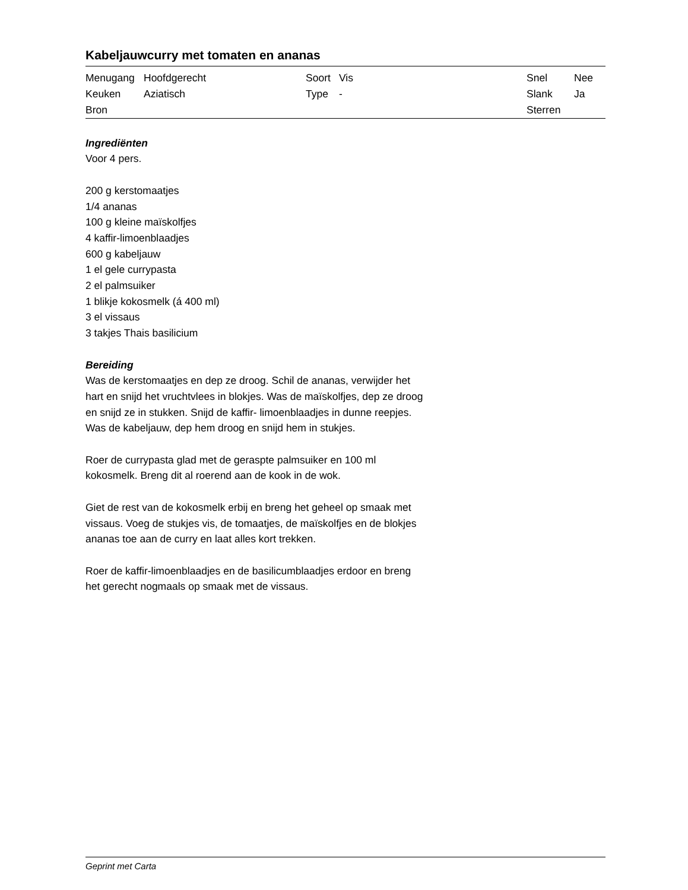Kabeljauwcurry met tomaten en ananas
| Menugang | Hoofdgerecht | Soort | Vis | Snel | Nee |
| Keuken | Aziatisch | Type | - | Slank | Ja |
| Bron | | | | Sterren | |
Ingrediënten
Voor 4 pers.
200 g kerstomaatjes
1/4 ananas
100 g kleine maïskolfjes
4 kaffir-limoenblaadjes
600 g kabeljauw
1 el gele currypasta
2 el palmsuiker
1 blikje kokosmelk (á 400 ml)
3 el vissaus
3 takjes Thais basilicium
Bereiding
Was de kerstomaatjes en dep ze droog. Schil de ananas, verwijder het hart en snijd het vruchtvlees in blokjes. Was de maïskolfjes, dep ze droog en snijd ze in stukken. Snijd de kaffir- limoenblaadjes in dunne reepjes. Was de kabeljauw, dep hem droog en snijd hem in stukjes.
Roer de currypasta glad met de geraspte palmsuiker en 100 ml kokosmelk. Breng dit al roerend aan de kook in de wok.
Giet de rest van de kokosmelk erbij en breng het geheel op smaak met vissaus. Voeg de stukjes vis, de tomaatjes, de maïskolfjes en de blokjes ananas toe aan de curry en laat alles kort trekken.
Roer de kaffir-limoenblaadjes en de basilicumblaadjes erdoor en breng het gerecht nogmaals op smaak met de vissaus.
Geprint met Carta